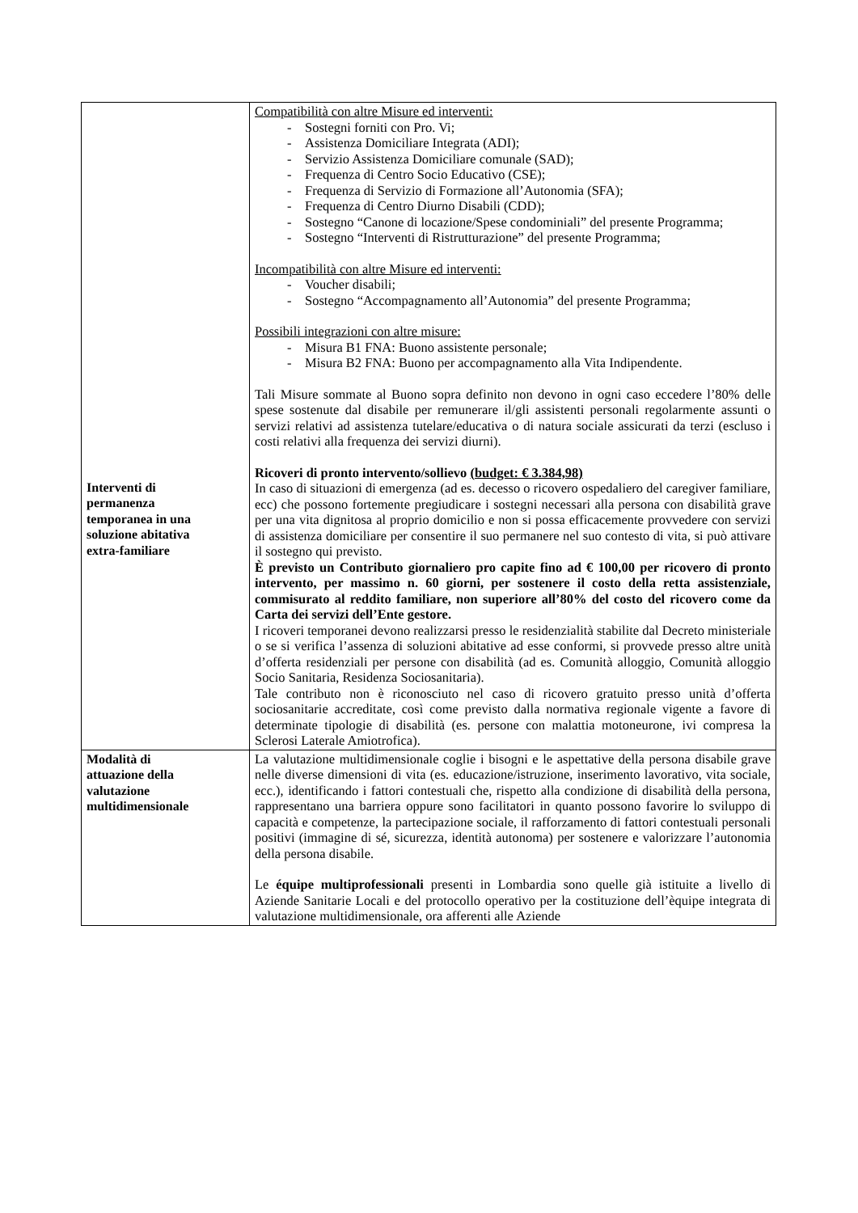| Interventi di permanenza temporanea in una soluzione abitativa extra-familiare | Compatibilità con altre Misure ed interventi: - Sostegni forniti con Pro. Vi; - Assistenza Domiciliare Integrata (ADI); - Servizio Assistenza Domiciliare comunale (SAD); - Frequenza di Centro Socio Educativo (CSE); - Frequenza di Servizio di Formazione all’Autonomia (SFA); - Frequenza di Centro Diurno Disabili (CDD); - Sostegno “Canone di locazione/Spese condominiali” del presente Programma; - Sostegno “Interventi di Ristrutturazione” del presente Programma; Incompatibilità con altre Misure ed interventi: - Voucher disabili; - Sostegno “Accompagnamento all’Autonomia” del presente Programma; Possibili integrazioni con altre misure: - Misura B1 FNA: Buono assistente personale; - Misura B2 FNA: Buono per accompagnamento alla Vita Indipendente. Tali Misure sommate al Buono sopra definito non devono in ogni caso eccedere l’80% delle spese sostenute dal disabile per remunerare il/gli assistenti personali regolarmente assunti o servizi relativi ad assistenza tutelare/educativa o di natura sociale assicurati da terzi (escluso i costi relativi alla frequenza dei servizi diurni). Ricoveri di pronto intervento/sollievo (budget: € 3.384,98) In caso di situazioni di emergenza (ad es. decesso o ricovero ospedaliero del caregiver familiare, ecc) che possono fortemente pregiudicare i sostegni necessari alla persona con disabilità grave per una vita dignitosa al proprio domicilio e non si possa efficacemente provvedere con servizi di assistenza domiciliare per consentire il suo permanere nel suo contesto di vita, si può attivare il sostegno qui previsto. È previsto un Contributo giornaliero pro capite fino ad € 100,00 per ricovero di pronto intervento, per massimo n. 60 giorni, per sostenere il costo della retta assistenziale, commisurato al reddito familiare, non superiore all’80% del costo del ricovero come da Carta dei servizi dell’Ente gestore. I ricoveri temporanei devono realizzarsi presso le residenzialità stabilite dal Decreto ministeriale o se si verifica l’assenza di soluzioni abitative ad esse conformi, si provvede presso altre unità d’offerta residenziali per persone con disabilità (ad es. Comunità alloggio, Comunità alloggio Socio Sanitaria, Residenza Sociosanitaria). Tale contributo non è riconosciuto nel caso di ricovero gratuito presso unità d’offerta sociosanitarie accreditate, così come previsto dalla normativa regionale vigente a favore di determinate tipologie di disabilità (es. persone con malattia motoneurone, ivi compresa la Sclerosi Laterale Amiotrofica). |
| Modalità di attuazione della valutazione multidimensionale | La valutazione multidimensionale coglie i bisogni e le aspettative della persona disabile grave nelle diverse dimensioni di vita (es. educazione/istruzione, inserimento lavorativo, vita sociale, ecc.), identificando i fattori contestuali che, rispetto alla condizione di disabilità della persona, rappresentano una barriera oppure sono facilitatori in quanto possono favorire lo sviluppo di capacità e competenze, la partecipazione sociale, il rafforzamento di fattori contestuali personali positivi (immagine di sé, sicurezza, identità autonoma) per sostenere e valorizzare l’autonomia della persona disabile. Le équipe multiprofessionali presenti in Lombardia sono quelle già istituite a livello di Aziende Sanitarie Locali e del protocollo operativo per la costituzione dell’èquipe integrata di valutazione multidimensionale, ora afferenti alle Aziende |